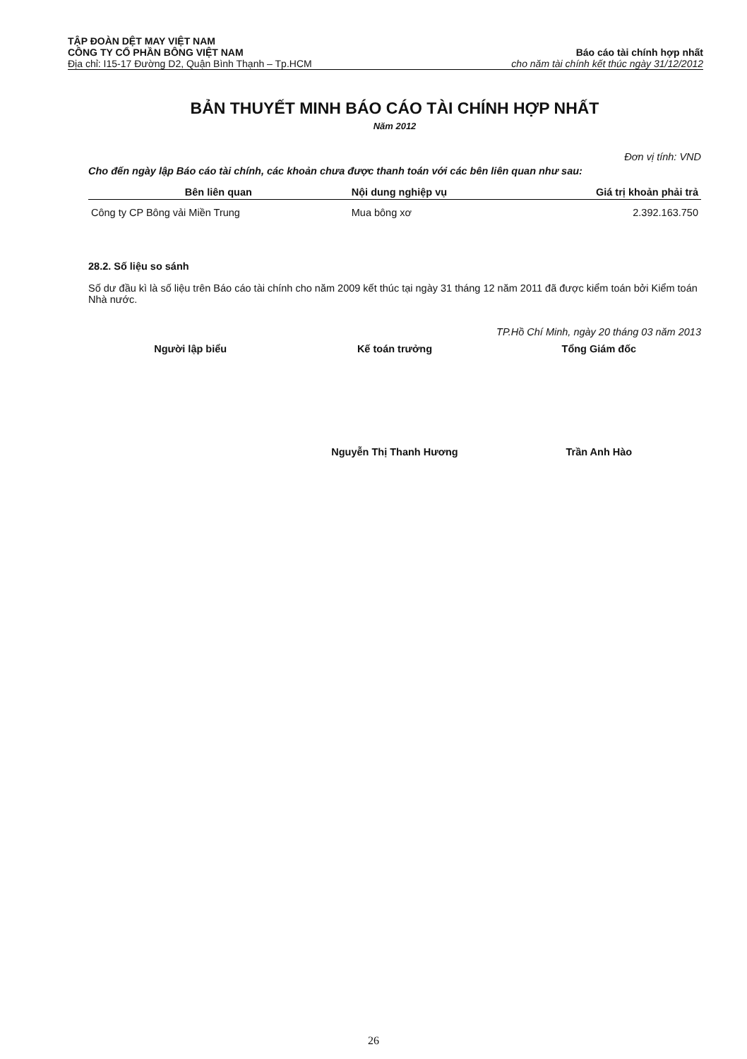TẬP ĐOÀN DỆT MAY VIỆT NAM
CÔNG TY CỔ PHẦN BÔNG VIỆT NAM Báo cáo tài chính hợp nhất
Địa chỉ: I15-17 Đường D2, Quận Bình Thạnh – Tp.HCM cho năm tài chính kết thúc ngày 31/12/2012
BẢN THUYẾT MINH BÁO CÁO TÀI CHÍNH HỢP NHẤT
Năm 2012
Đơn vị tính: VND
Cho đến ngày lập Báo cáo tài chính, các khoản chưa được thanh toán với các bên liên quan như sau:
| Bên liên quan | Nội dung nghiệp vụ | Giá trị khoản phải trả |
| --- | --- | --- |
| Công ty CP Bông vải Miền Trung | Mua bông xơ | 2.392.163.750 |
28.2. Số liệu so sánh
Số dư đầu kì là số liệu trên Báo cáo tài chính cho năm 2009 kết thúc tại ngày 31 tháng 12 năm 2011 đã được kiểm toán bởi Kiểm toán Nhà nước.
TP.Hồ Chí Minh, ngày 20 tháng 03 năm 2013
Người lập biểu Kế toán trưởng Tổng Giám đốc
Nguyễn Thị Thanh Hương Trần Anh Hào
26